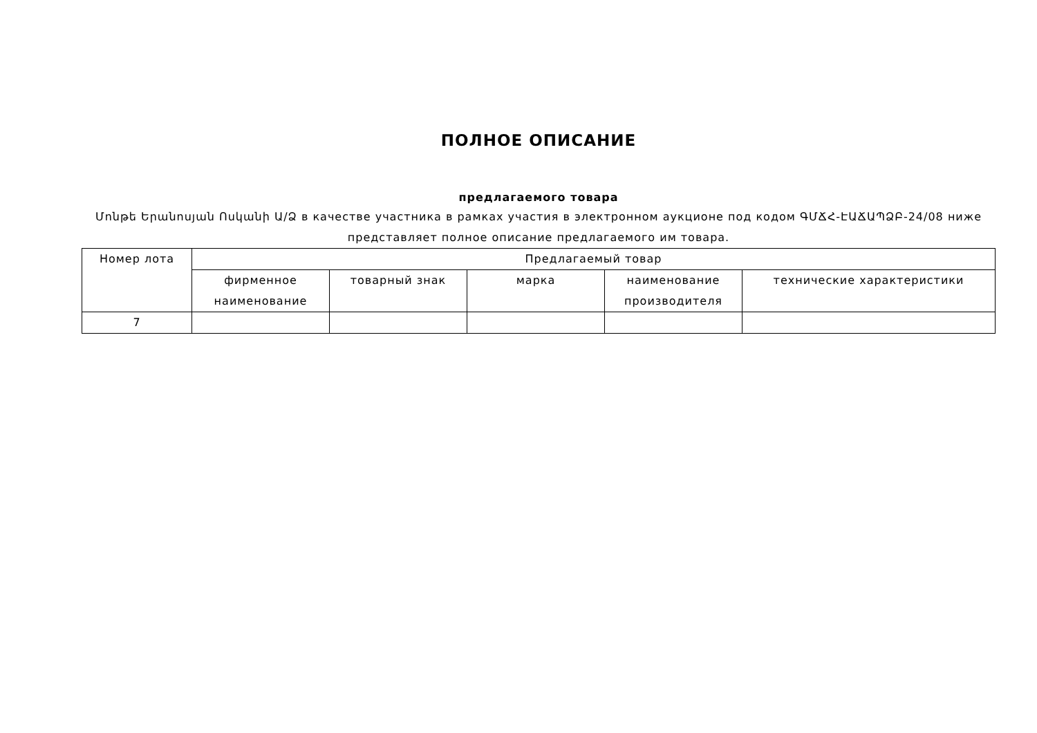ПОЛНОЕ ОПИСАНИЕ
предлагаемого товара
Մոնթե Երանոսյան Ոսկանի Ա/Ձ в качестве участника в рамках участия в электронном аукционе под кодом ԳՄՃՀ-ԷԱՃԱՊՁԲ-24/08 ниже представляет полное описание предлагаемого им товара.
| Номер лота | Предлагаемый товар | | | | |
| --- | --- | --- | --- | --- | --- |
| | фирменное наименование | товарный знак | марка | наименование производителя | технические характеристики |
| 7 | | | | | |